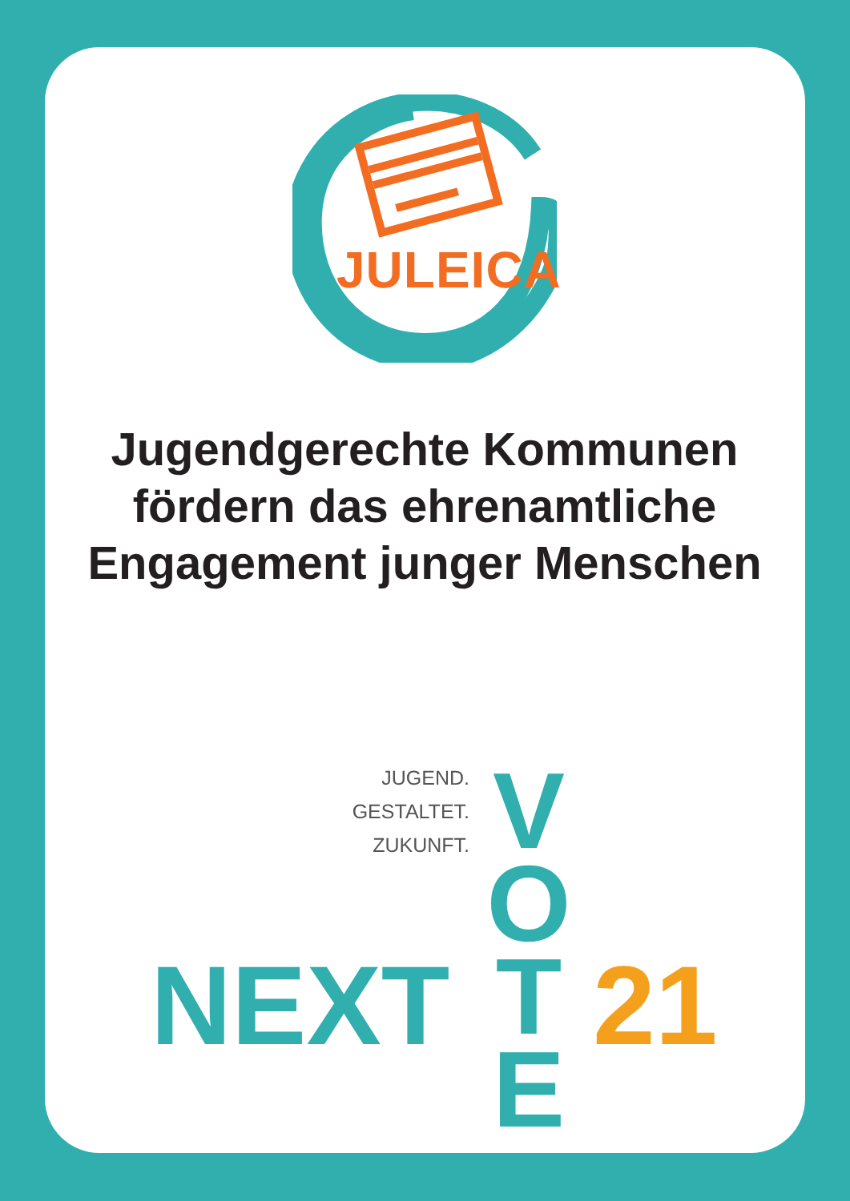JULEICA
Jugendgerechte Kommunen fördern das ehrenamtliche Engagement junger Menschen
JUGEND.
GESTALTET.
ZUKUNFT.
V
O
T
E
NEXT 21